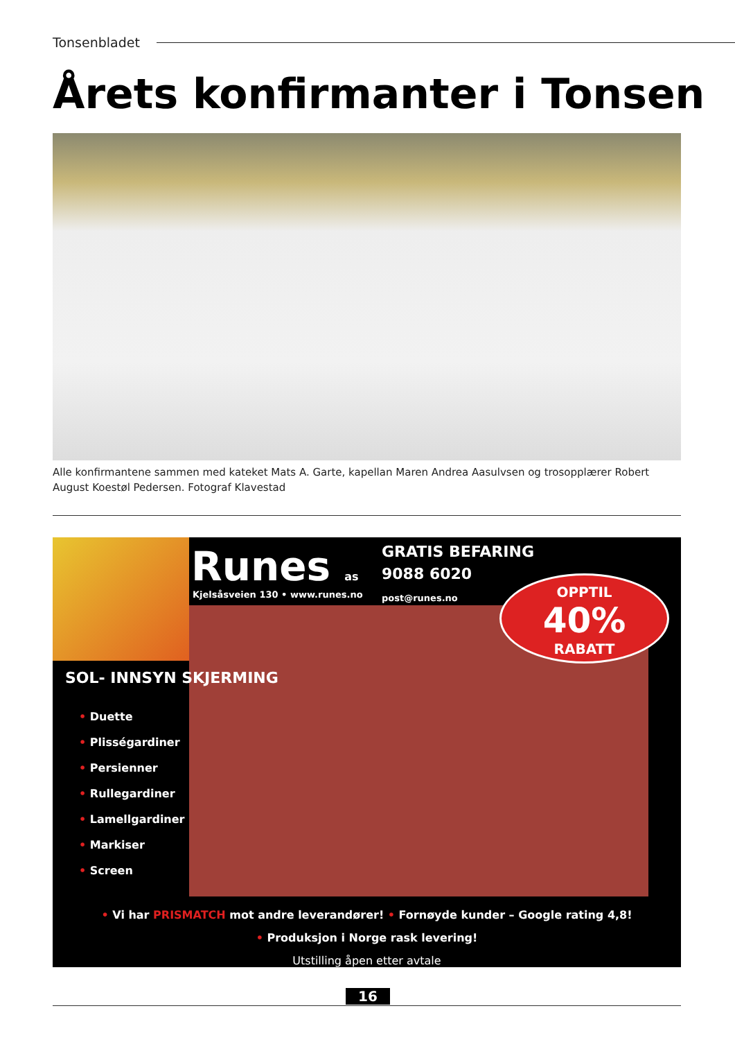Tonsenbladet
Årets konfirmanter i Tonsen
Alle konfirmantene sammen med kateket Mats A. Garte, kapellan Maren Andrea Aasulvsen og trosopplærer Robert August Koestøl Pedersen. Fotograf Klavestad
Runes as
Kjelsåsveien 130 • www.runes.no
GRATIS BEFARING
9088 6020
post@runes.no
OPPTIL
40%
RABATT
SOL- INNSYN SKJERMING
• Duette
• Plisségardiner
• Persienner
• Rullegardiner
• Lamellgardiner
• Markiser
• Screen
• Vi har PRISMATCH mot andre leverandører! • Fornøyde kunder – Google rating 4,8!
• Produksjon i Norge rask levering!
Utstilling åpen etter avtale
16